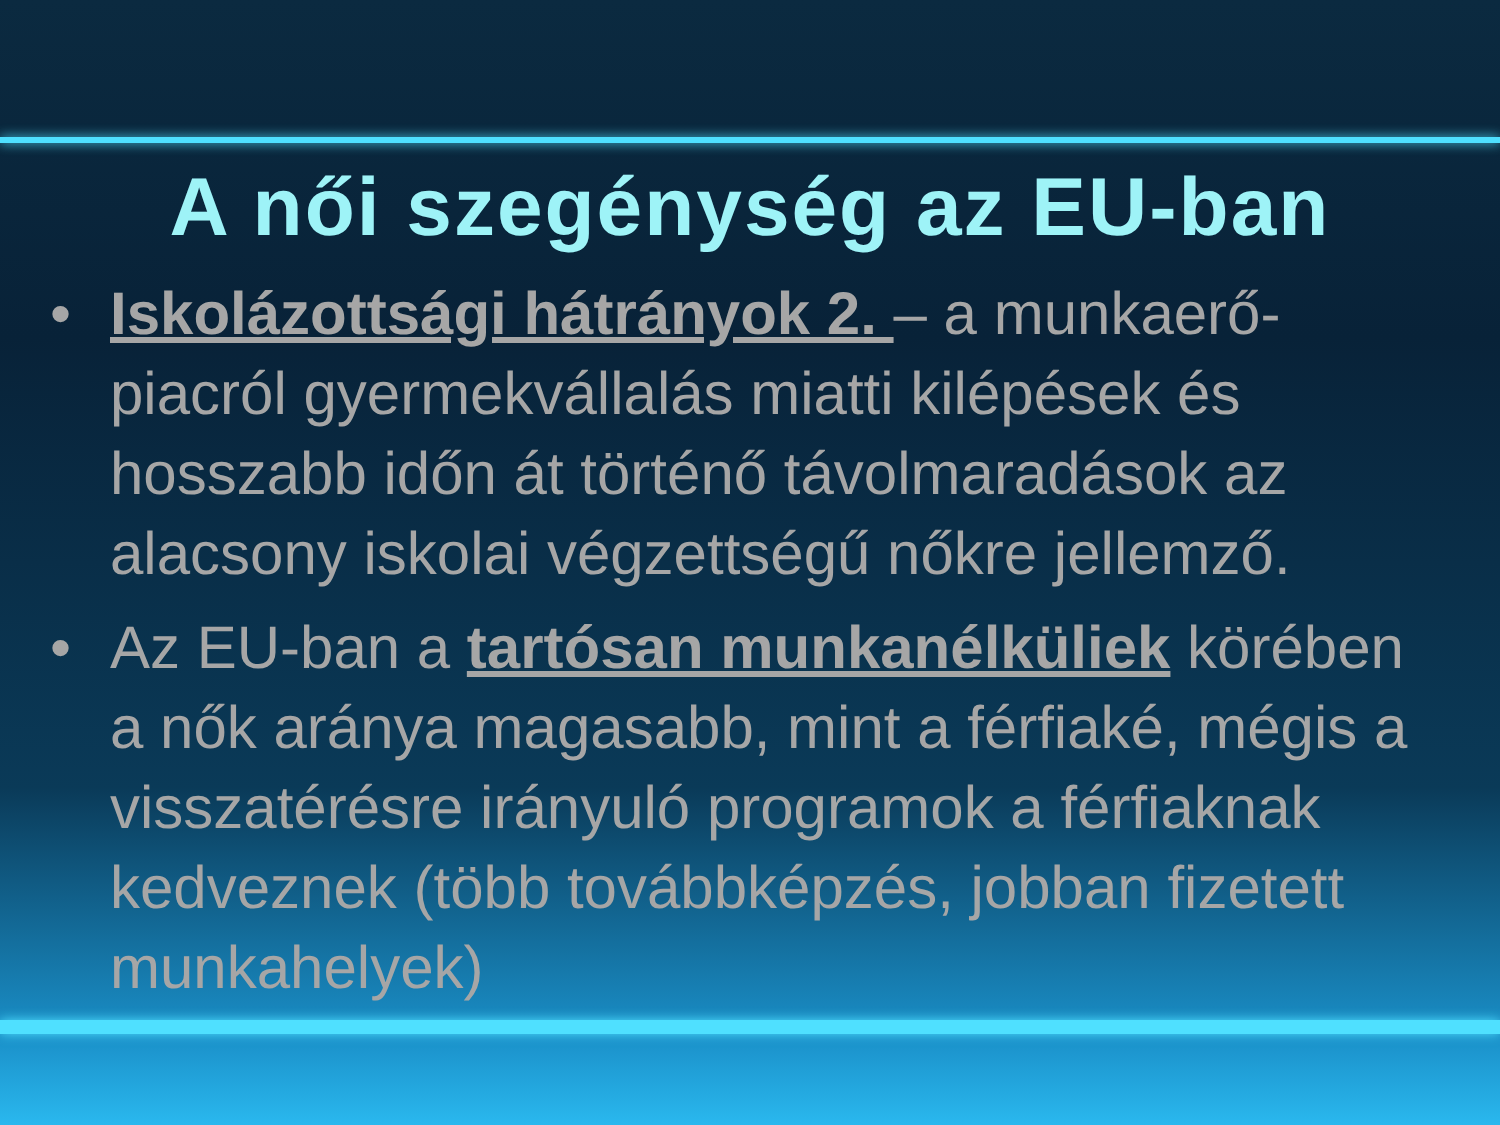A női szegénység az EU-ban
• Iskolázottsági hátrányok 2. – a munkaerő-piacról gyermekvállalás miatti kilépések és hosszabb időn át történő távolmaradások az alacsony iskolai végzettségű nőkre jellemző.
• Az EU-ban a tartósan munkanélküliek körében a nők aránya magasabb, mint a férfiaké, mégis a visszatérésre irányuló programok a férfiaknak kedveznek (több továbbképzés, jobban fizetett munkahelyek)